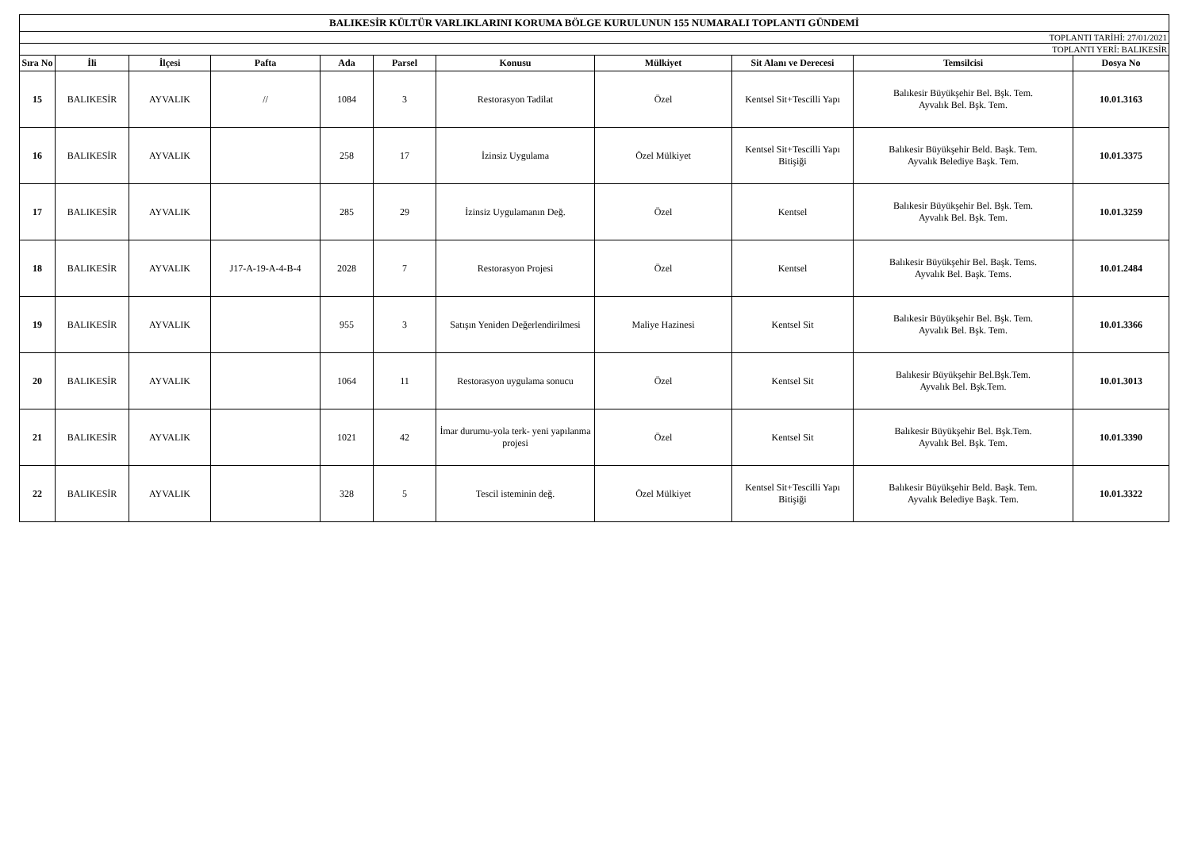| BALIKESİR KÜLTÜR VARLIKLARINI KORUMA BÖLGE KURULUNUN 155 NUMARALI TOPLANTI GÜNDEMİ | | | | | | | | | | |
| TOPLANTI TARİHİ: 27/01/2021 | | | | | | | | | | |
| TOPLANTI YERİ: BALIKESİR | | | | | | | | | | |
| Sıra No | İli | İlçesi | Pafta | Ada | Parsel | Konusu | Mülkiyet | Sit Alanı ve Derecesi | Temsilcisi | Dosya No |
| 15 | BALIKESİR | AYVALIK | // | 1084 | 3 | Restorasyon Tadilat | Özel | Kentsel Sit+Tescilli Yapı | Balıkesir Büyükşehir Bel. Bşk. Tem. Ayvalık Bel. Bşk. Tem. | 10.01.3163 |
| 16 | BALIKESİR | AYVALIK | | 258 | 17 | İzinsiz Uygulama | Özel Mülkiyet | Kentsel Sit+Tescilli Yapı Bitişiği | Balıkesir Büyükşehir Beld. Başk. Tem. Ayvalık Belediye Başk. Tem. | 10.01.3375 |
| 17 | BALIKESİR | AYVALIK | | 285 | 29 | İzinsiz Uygulamanın Değ. | Özel | Kentsel | Balıkesir Büyükşehir Bel. Bşk. Tem. Ayvalık Bel. Bşk. Tem. | 10.01.3259 |
| 18 | BALIKESİR | AYVALIK | J17-A-19-A-4-B-4 | 2028 | 7 | Restorasyon Projesi | Özel | Kentsel | Balıkesir Büyükşehir Bel. Başk. Tems. Ayvalık Bel. Başk. Tems. | 10.01.2484 |
| 19 | BALIKESİR | AYVALIK | | 955 | 3 | Satışın Yeniden Değerlendirilmesi | Maliye Hazinesi | Kentsel Sit | Balıkesir Büyükşehir Bel. Bşk. Tem. Ayvalık Bel. Bşk. Tem. | 10.01.3366 |
| 20 | BALIKESİR | AYVALIK | | 1064 | 11 | Restorasyon uygulama sonucu | Özel | Kentsel Sit | Balıkesir Büyükşehir Bel.Bşk.Tem. Ayvalık Bel. Bşk.Tem. | 10.01.3013 |
| 21 | BALIKESİR | AYVALIK | | 1021 | 42 | İmar durumu-yola terk- yeni yapılanma projesi | Özel | Kentsel Sit | Balıkesir Büyükşehir Bel. Bşk.Tem. Ayvalık Bel. Bşk. Tem. | 10.01.3390 |
| 22 | BALIKESİR | AYVALIK | | 328 | 5 | Tescil isteminin değ. | Özel Mülkiyet | Kentsel Sit+Tescilli Yapı Bitişiği | Balıkesir Büyükşehir Beld. Başk. Tem. Ayvalık Belediye Başk. Tem. | 10.01.3322 |